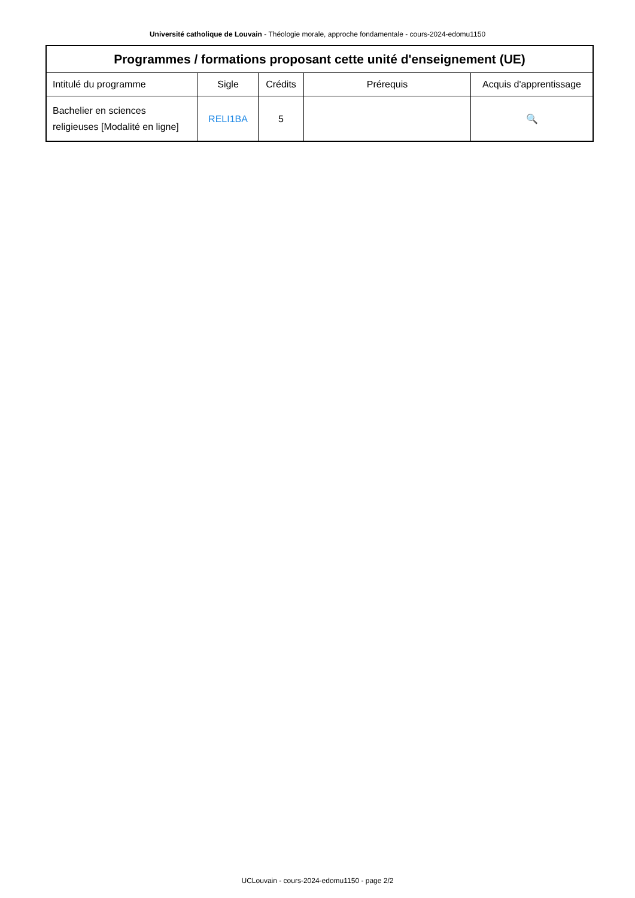Université catholique de Louvain - Théologie morale, approche fondamentale - cours-2024-edomu1150
| Programmes / formations proposant cette unité d'enseignement (UE) | | | | |
| --- | --- | --- | --- | --- |
| Intitulé du programme | Sigle | Crédits | Prérequis | Acquis d'apprentissage |
| Bachelier en sciences religieuses [Modalité en ligne] | RELI1BA | 5 | | 🔍 |
UCLouvain - cours-2024-edomu1150 - page 2/2